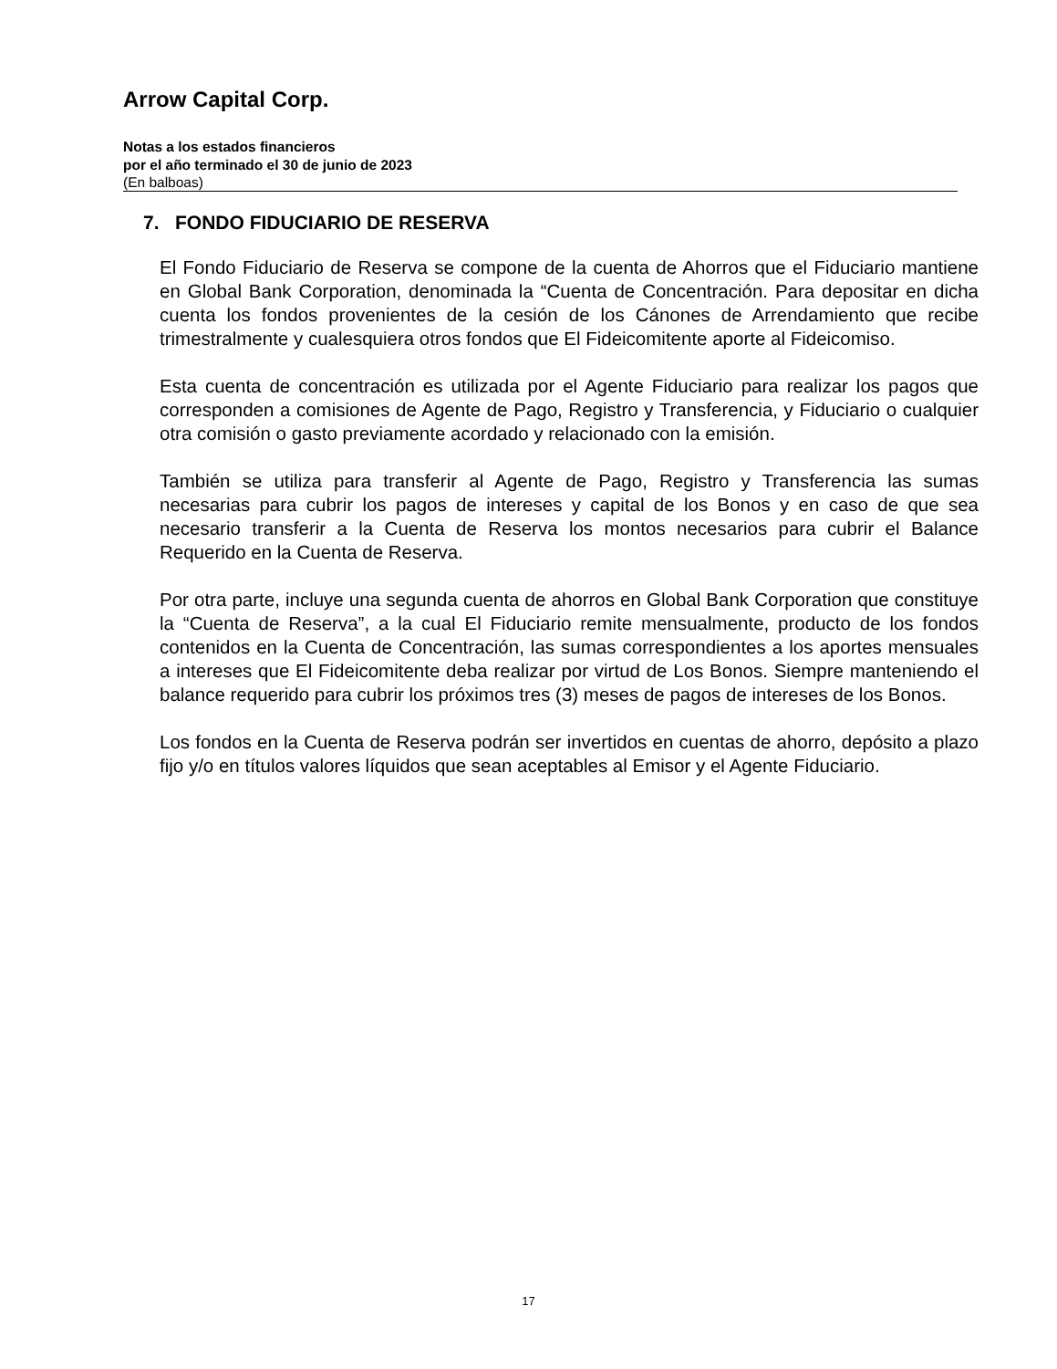Arrow Capital Corp.
Notas a los estados financieros
por el año terminado el 30 de junio de 2023
(En balboas)
7. FONDO FIDUCIARIO DE RESERVA
El Fondo Fiduciario de Reserva se compone de la cuenta de Ahorros que el Fiduciario mantiene en Global Bank Corporation, denominada la “Cuenta de Concentración. Para depositar en dicha cuenta los fondos provenientes de la cesión de los Cánones de Arrendamiento que recibe trimestralmente y cualesquiera otros fondos que El Fideicomitente aporte al Fideicomiso.
Esta cuenta de concentración es utilizada por el Agente Fiduciario para realizar los pagos que corresponden a comisiones de Agente de Pago, Registro y Transferencia, y Fiduciario o cualquier otra comisión o gasto previamente acordado y relacionado con la emisión.
También se utiliza para transferir al Agente de Pago, Registro y Transferencia las sumas necesarias para cubrir los pagos de intereses y capital de los Bonos y en caso de que sea necesario transferir a la Cuenta de Reserva los montos necesarios para cubrir el Balance Requerido en la Cuenta de Reserva.
Por otra parte, incluye una segunda cuenta de ahorros en Global Bank Corporation que constituye la “Cuenta de Reserva”, a la cual El Fiduciario remite mensualmente, producto de los fondos contenidos en la Cuenta de Concentración, las sumas correspondientes a los aportes mensuales a intereses que El Fideicomitente deba realizar por virtud de Los Bonos. Siempre manteniendo el balance requerido para cubrir los próximos tres (3) meses de pagos de intereses de los Bonos.
Los fondos en la Cuenta de Reserva podrán ser invertidos en cuentas de ahorro, depósito a plazo fijo y/o en títulos valores líquidos que sean aceptables al Emisor y el Agente Fiduciario.
17